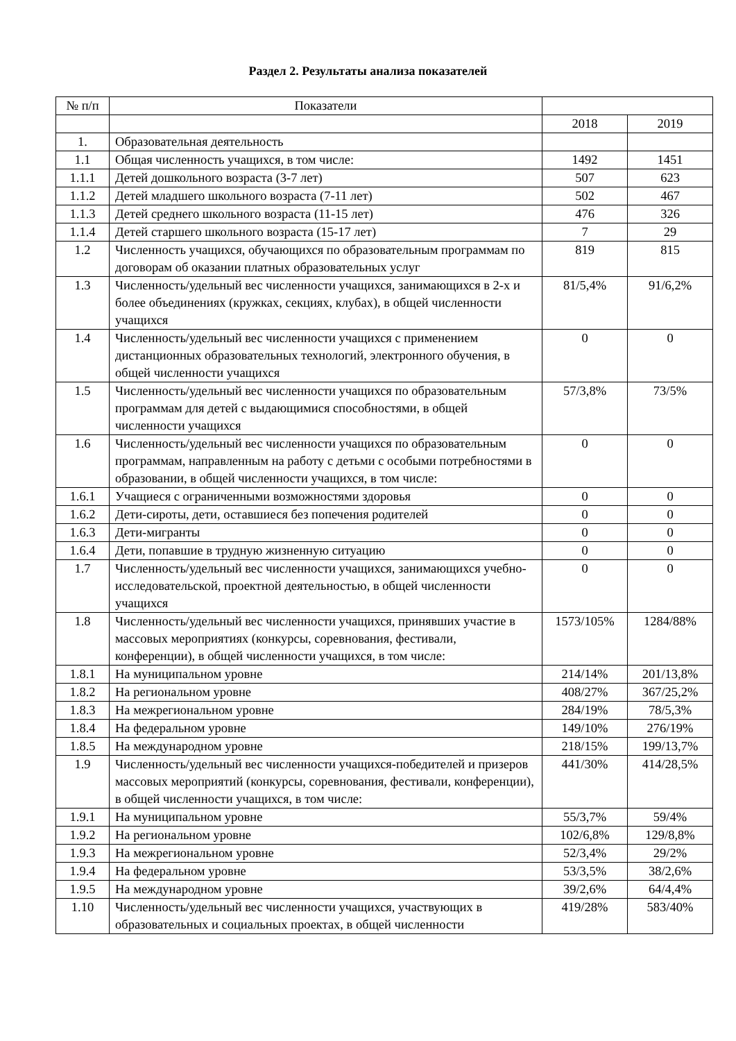Раздел 2. Результаты анализа показателей
| № п/п | Показатели | | |
| --- | --- | --- | --- |
| | | 2018 | 2019 |
| 1. | Образовательная деятельность | | |
| 1.1 | Общая численность учащихся, в том числе: | 1492 | 1451 |
| 1.1.1 | Детей дошкольного возраста (3-7 лет) | 507 | 623 |
| 1.1.2 | Детей младшего школьного возраста (7-11 лет) | 502 | 467 |
| 1.1.3 | Детей среднего школьного возраста (11-15 лет) | 476 | 326 |
| 1.1.4 | Детей старшего школьного возраста (15-17 лет) | 7 | 29 |
| 1.2 | Численность учащихся, обучающихся по образовательным программам по договорам об оказании платных образовательных услуг | 819 | 815 |
| 1.3 | Численность/удельный вес численности учащихся, занимающихся в 2-х и более объединениях (кружках, секциях, клубах), в общей численности учащихся | 81/5,4% | 91/6,2% |
| 1.4 | Численность/удельный вес численности учащихся с применением дистанционных образовательных технологий, электронного обучения, в общей численности учащихся | 0 | 0 |
| 1.5 | Численность/удельный вес численности учащихся по образовательным программам для детей с выдающимися способностями, в общей численности учащихся | 57/3,8% | 73/5% |
| 1.6 | Численность/удельный вес численности учащихся по образовательным программам, направленным на работу с детьми с особыми потребностями в образовании, в общей численности учащихся, в том числе: | 0 | 0 |
| 1.6.1 | Учащиеся с ограниченными возможностями здоровья | 0 | 0 |
| 1.6.2 | Дети-сироты, дети, оставшиеся без попечения родителей | 0 | 0 |
| 1.6.3 | Дети-мигранты | 0 | 0 |
| 1.6.4 | Дети, попавшие в трудную жизненную ситуацию | 0 | 0 |
| 1.7 | Численность/удельный вес численности учащихся, занимающихся учебно-исследовательской, проектной деятельностью, в общей численности учащихся | 0 | 0 |
| 1.8 | Численность/удельный вес численности учащихся, принявших участие в массовых мероприятиях (конкурсы, соревнования, фестивали, конференции), в общей численности учащихся, в том числе: | 1573/105% | 1284/88% |
| 1.8.1 | На муниципальном уровне | 214/14% | 201/13,8% |
| 1.8.2 | На региональном уровне | 408/27% | 367/25,2% |
| 1.8.3 | На межрегиональном уровне | 284/19% | 78/5,3% |
| 1.8.4 | На федеральном уровне | 149/10% | 276/19% |
| 1.8.5 | На международном уровне | 218/15% | 199/13,7% |
| 1.9 | Численность/удельный вес численности учащихся-победителей и призеров массовых мероприятий (конкурсы, соревнования, фестивали, конференции), в общей численности учащихся, в том числе: | 441/30% | 414/28,5% |
| 1.9.1 | На муниципальном уровне | 55/3,7% | 59/4% |
| 1.9.2 | На региональном уровне | 102/6,8% | 129/8,8% |
| 1.9.3 | На межрегиональном уровне | 52/3,4% | 29/2% |
| 1.9.4 | На федеральном уровне | 53/3,5% | 38/2,6% |
| 1.9.5 | На международном уровне | 39/2,6% | 64/4,4% |
| 1.10 | Численность/удельный вес численности учащихся, участвующих в образовательных и социальных проектах, в общей численности | 419/28% | 583/40% |